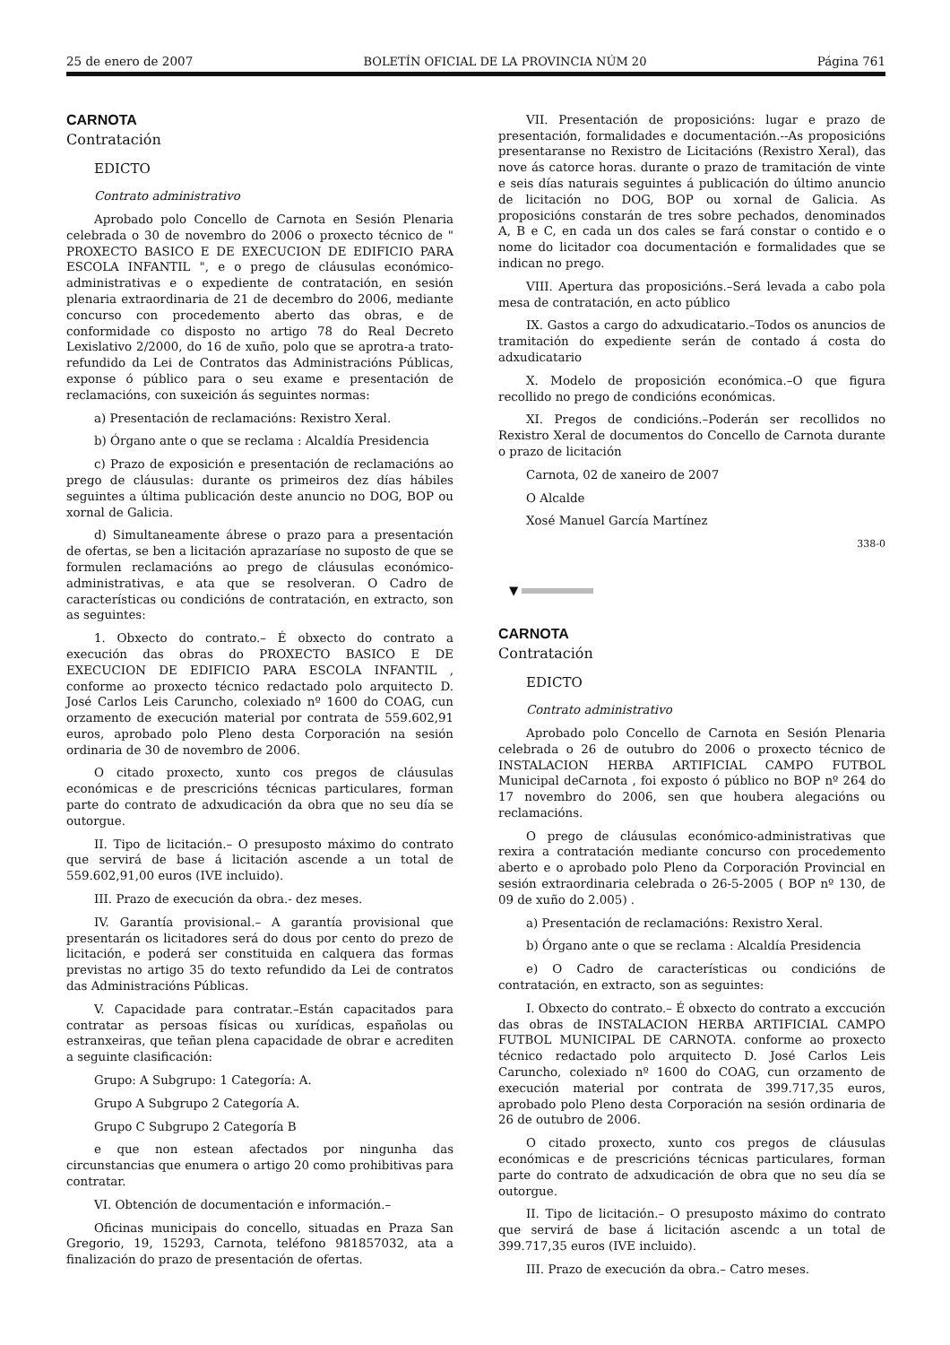25 de enero de 2007 BOLETÍN OFICIAL DE LA PROVINCIA NÚM 20 Página 761
CARNOTA
Contratación
EDICTO
Contrato administrativo
Aprobado polo Concello de Carnota en Sesión Plenaria celebrada o 30 de novembro do 2006 o proxecto técnico de " PROXECTO BASICO E DE EXECUCION DE EDIFICIO PARA ESCOLA INFANTIL ", e o prego de cláusulas económico-administrativas e o expediente de contratación, en sesión plenaria extraordinaria de 21 de decembro do 2006, mediante concurso con procedemento aberto das obras, e de conformidade co disposto no artigo 78 do Real Decreto Lexislativo 2/2000, do 16 de xuño, polo que se aprotra-a trato-refundido da Lei de Contratos das Administracións Públicas, exponse ó público para o seu exame e presentación de reclamacións, con suxeición ás seguintes normas:
a) Presentación de reclamacións: Rexistro Xeral.
b) Órgano ante o que se reclama : Alcaldía Presidencia
c) Prazo de exposición e presentación de reclamacións ao prego de cláusulas: durante os primeiros dez días hábiles seguintes a última publicación deste anuncio no DOG, BOP ou xornal de Galicia.
d) Simultaneamente ábrese o prazo para a presentación de ofertas, se ben a licitación aprazaríase no suposto de que se formulen reclamacións ao prego de cláusulas económico-administrativas, e ata que se resolveran. O Cadro de características ou condicións de contratación, en extracto, son as seguintes:
1. Obxecto do contrato.– É obxecto do contrato a execución das obras do PROXECTO BASICO E DE EXECUCION DE EDIFICIO PARA ESCOLA INFANTIL , conforme ao proxecto técnico redactado polo arquitecto D. José Carlos Leis Caruncho, colexiado nº 1600 do COAG, cun orzamento de execución material por contrata de 559.602,91 euros, aprobado polo Pleno desta Corporación na sesión ordinaria de 30 de novembro de 2006.
O citado proxecto, xunto cos pregos de cláusulas económicas e de prescricións técnicas particulares, forman parte do contrato de adxudicación da obra que no seu día se outorgue.
II. Tipo de licitación.– O presuposto máximo do contrato que servirá de base á licitación ascende a un total de 559.602,91,00 euros (IVE incluido).
III. Prazo de execución da obra.- dez meses.
IV. Garantía provisional.– A garantía provisional que presentarán os licitadores será do dous por cento do prezo de licitación, e poderá ser constituida en calquera das formas previstas no artigo 35 do texto refundido da Lei de contratos das Administracións Públicas.
V. Capacidade para contratar.–Están capacitados para contratar as persoas físicas ou xurídicas, españolas ou estranxeiras, que teñan plena capacidade de obrar e acrediten a seguinte clasificación:
Grupo: A Subgrupo: 1 Categoría: A.
Grupo A Subgrupo 2 Categoría A.
Grupo C Subgrupo 2 Categoría B
e que non estean afectados por ningunha das circunstancias que enumera o artigo 20 como prohibitivas para contratar.
VI. Obtención de documentación e información.–
Oficinas municipais do concello, situadas en Praza San Gregorio, 19, 15293, Carnota, teléfono 981857032, ata a finalización do prazo de presentación de ofertas.
VII. Presentación de proposicións: lugar e prazo de presentación, formalidades e documentación.--As proposicións presentaranse no Rexistro de Licitacións (Rexistro Xeral), das nove ás catorce horas. durante o prazo de tramitación de vinte e seis días naturais seguintes á publicación do último anuncio de licitación no DOG, BOP ou xornal de Galicia. As proposicións constarán de tres sobre pechados, denominados A, B e C, en cada un dos cales se fará constar o contido e o nome do licitador coa documentación e formalidades que se indican no prego.
VIII. Apertura das proposicións.–Será levada a cabo pola mesa de contratación, en acto público
IX. Gastos a cargo do adxudicatario.–Todos os anuncios de tramitación do expediente serán de contado á costa do adxudicatario
X. Modelo de proposición económica.–O que figura recollido no prego de condicións económicas.
XI. Pregos de condicións.–Poderán ser recollidos no Rexistro Xeral de documentos do Concello de Carnota durante o prazo de licitación
Carnota, 02 de xaneiro de 2007
O Alcalde
Xosé Manuel García Martínez
338-0
▼
CARNOTA
Contratación
EDICTO
Contrato administrativo
Aprobado polo Concello de Carnota en Sesión Plenaria celebrada o 26 de outubro do 2006 o proxecto técnico de INSTALACION HERBA ARTIFICIAL CAMPO FUTBOL Municipal deCarnota , foi exposto ó público no BOP nº 264 do 17 novembro do 2006, sen que houbera alegacións ou reclamacións.
O prego de cláusulas económico-administrativas que rexira a contratación mediante concurso con procedemento aberto e o aprobado polo Pleno da Corporación Provincial en sesión extraordinaria celebrada o 26-5-2005 ( BOP nº 130, de 09 de xuño do 2.005) .
a) Presentación de reclamacións: Rexistro Xeral.
b) Órgano ante o que se reclama : Alcaldía Presidencia
e) O Cadro de características ou condicións de contratación, en extracto, son as seguintes:
I. Obxecto do contrato.– É obxecto do contrato a exccución das obras de INSTALACION HERBA ARTIFICIAL CAMPO FUTBOL MUNICIPAL DE CARNOTA. conforme ao proxecto técnico redactado polo arquitecto D. José Carlos Leis Caruncho, colexiado nº 1600 do COAG, cun orzamento de execución material por contrata de 399.717,35 euros, aprobado polo Pleno desta Corporación na sesión ordinaria de 26 de outubro de 2006.
O citado proxecto, xunto cos pregos de cláusulas económicas e de prescricións técnicas particulares, forman parte do contrato de adxudicación de obra que no seu día se outorgue.
II. Tipo de licitación.– O presuposto máximo do contrato que servirá de base á licitación ascendc a un total de 399.717,35 euros (IVE incluido).
III. Prazo de execución da obra.– Catro meses.